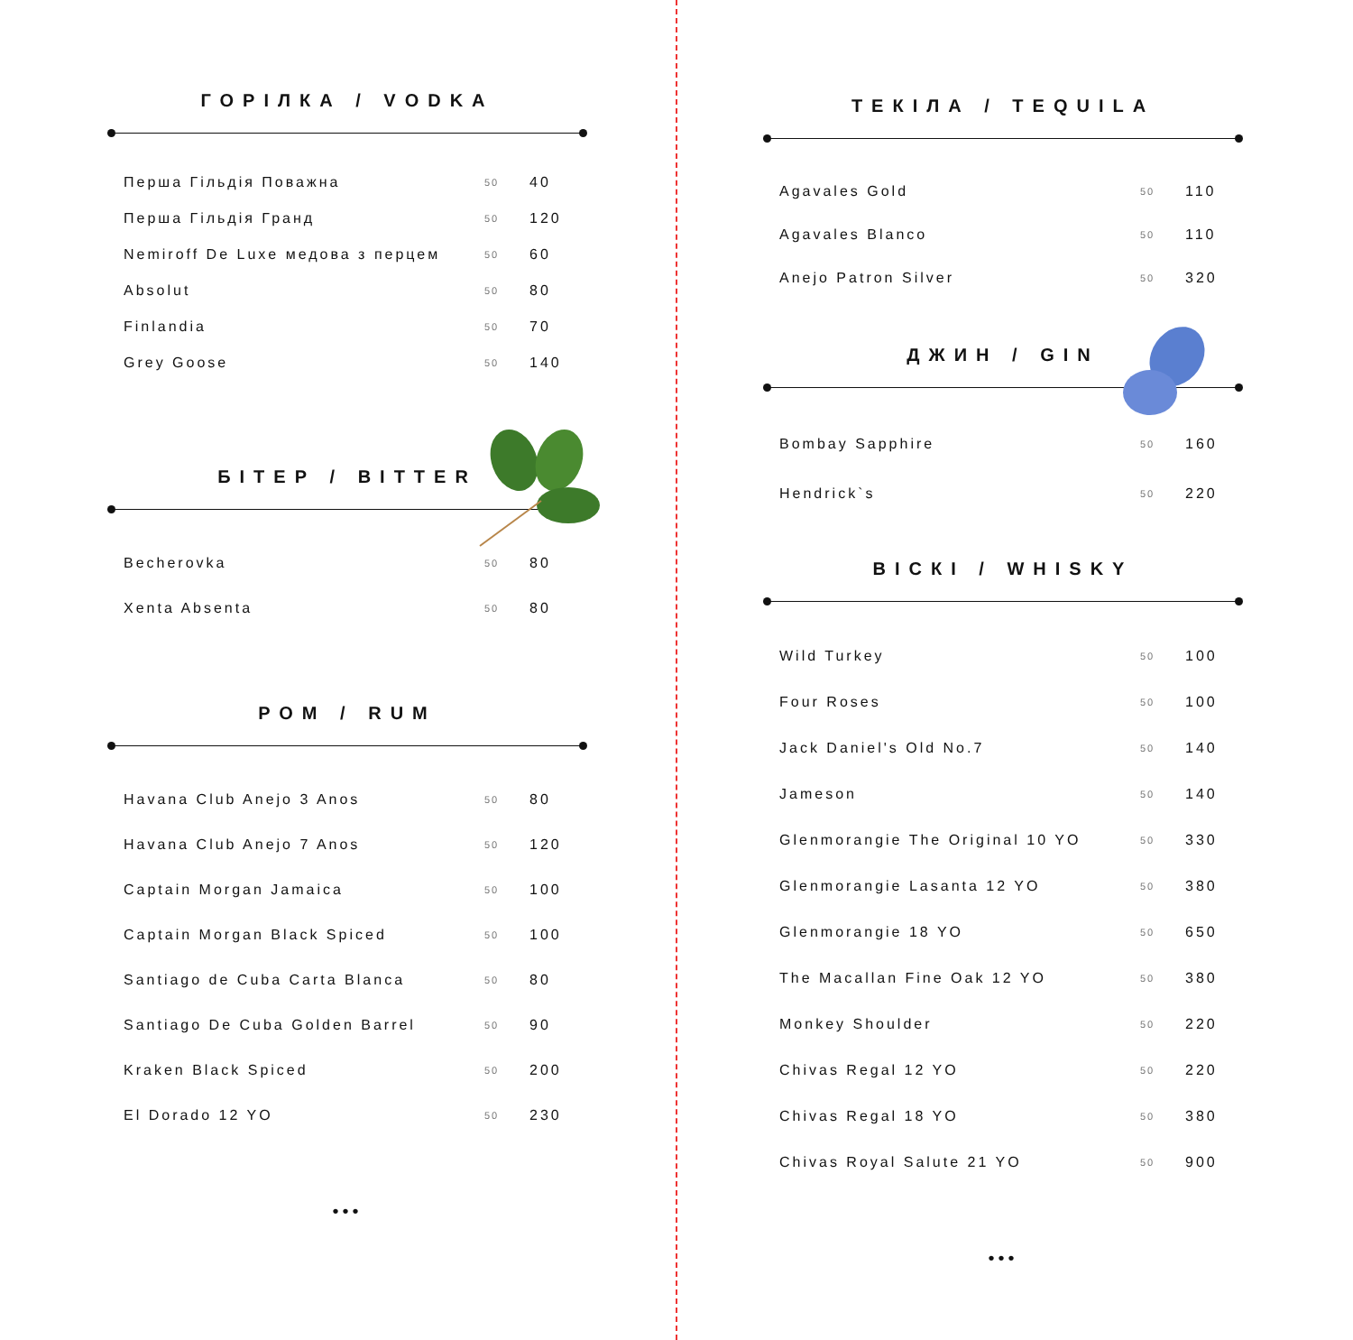ГОРІЛКА / VODKA
| Перша Гільдія Поважна | 50 | 40 |
| Перша Гільдія Гранд | 50 | 120 |
| Nemiroff De Luxe медова з перцем | 50 | 60 |
| Absolut | 50 | 80 |
| Finlandia | 50 | 70 |
| Grey Goose | 50 | 140 |
БІТЕР / BITTER
| Becherovka | 50 | 80 |
| Xenta Absenta | 50 | 80 |
РОМ / RUM
| Havana Club Anejo 3 Anos | 50 | 80 |
| Havana Club Anejo 7 Anos | 50 | 120 |
| Captain Morgan Jamaica | 50 | 100 |
| Captain Morgan Black Spiced | 50 | 100 |
| Santiago de Cuba Carta Blanca | 50 | 80 |
| Santiago De Cuba Golden Barrel | 50 | 90 |
| Kraken Black Spiced | 50 | 200 |
| El Dorado 12 YO | 50 | 230 |
•••
ТЕКІЛА / TEQUILA
| Agavales Gold | 50 | 110 |
| Agavales Blanco | 50 | 110 |
| Anejo Patron Silver | 50 | 320 |
ДЖИН / GIN
| Bombay Sapphire | 50 | 160 |
| Hendrick`s | 50 | 220 |
ВІСКІ / WHISKY
| Wild Turkey | 50 | 100 |
| Four Roses | 50 | 100 |
| Jack Daniel's Old No.7 | 50 | 140 |
| Jameson | 50 | 140 |
| Glenmorangie The Original 10 YO | 50 | 330 |
| Glenmorangie Lasanta 12 YO | 50 | 380 |
| Glenmorangie 18 YO | 50 | 650 |
| The Macallan Fine Oak 12 YO | 50 | 380 |
| Monkey Shoulder | 50 | 220 |
| Chivas Regal 12 YO | 50 | 220 |
| Chivas Regal 18 YO | 50 | 380 |
| Chivas Royal Salute 21 YO | 50 | 900 |
•••